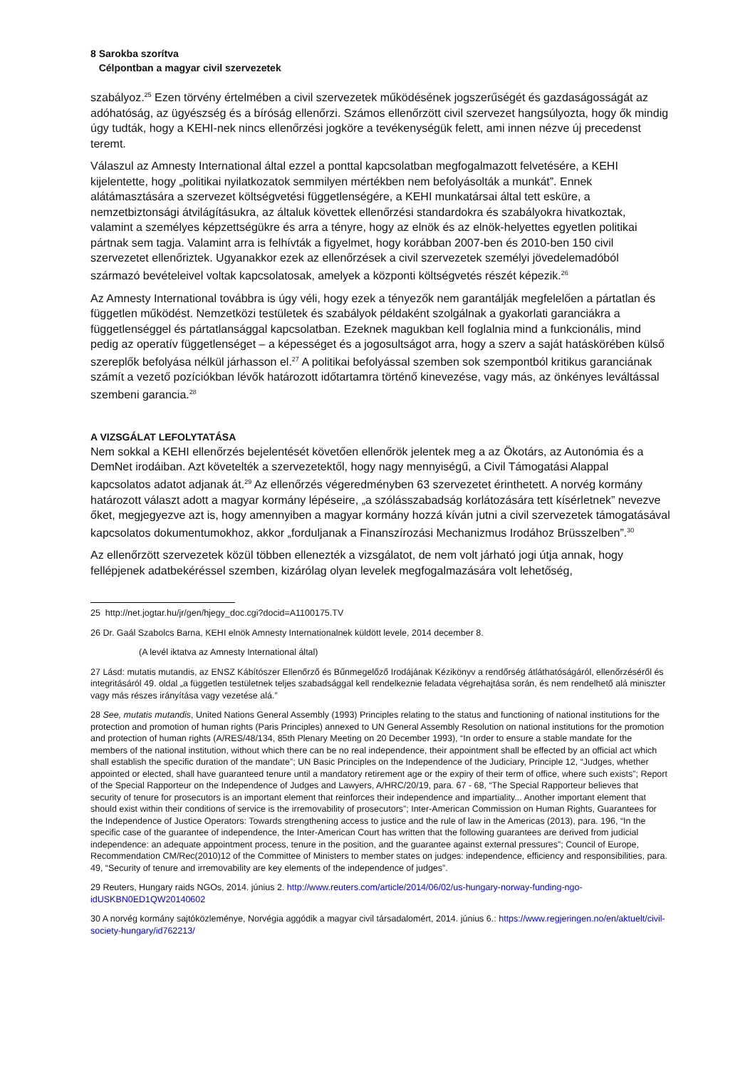8 Sarokba szorítva
Célpontban a magyar civil szervezetek
szabályoz.<sup>25</sup> Ezen törvény értelmében a civil szervezetek működésének jogszerűségét és gazdaságosságát az adóhatóság, az ügyészség és a bíróság ellenőrzi. Számos ellenőrzött civil szervezet hangsúlyozta, hogy ők mindig úgy tudták, hogy a KEHI-nek nincs ellenőrzési jogköre a tevékenységük felett, ami innen nézve új precedenst teremt.
Válaszul az Amnesty International által ezzel a ponttal kapcsolatban megfogalmazott felvetésére, a KEHI kijelentette, hogy „politikai nyilatkozatok semmilyen mértékben nem befolyásolták a munkát”. Ennek alátámasztására a szervezet költségvetési függetlenségére, a KEHI munkatársai által tett esküre, a nemzetbiztonsági átvilágításukra, az általuk követtek ellenőrzési standardokra és szabályokra hivatkoztak, valamint a személyes képzettségükre és arra a tényre, hogy az elnök és az elnök-helyettes egyetlen politikai pártnak sem tagja. Valamint arra is felhívták a figyelmet, hogy korábban 2007-ben és 2010-ben 150 civil szervezetet ellenőriztek. Ugyanakkor ezek az ellenőrzések a civil szervezetek személyi jövedelemadóból származó bevételeivel voltak kapcsolatosak, amelyek a központi költségvetés részét képezik.<sup>26</sup>
Az Amnesty International továbbra is úgy véli, hogy ezek a tényezők nem garantálják megfelelően a pártatlan és független működést. Nemzetközi testületek és szabályok példaként szolgálnak a gyakorlati garanciákra a függetlenséggel és pártatlansággal kapcsolatban. Ezeknek magukban kell foglalnia mind a funkcionális, mind pedig az operatív függetlenséget – a képességet és a jogosultságot arra, hogy a szerv a saját hatáskörében külső szereplők befolyása nélkül járhasson el.<sup>27</sup> A politikai befolyással szemben sok szempontból kritikus garanciának számít a vezető pozíciókban lévők határozott időtartamra történő kinevezése, vagy más, az önkényes leváltással szembeni garancia.<sup>28</sup>
A VIZSGÁLAT LEFOLYTATÁSA
Nem sokkal a KEHI ellenőrzés bejelentését követően ellenőrök jelentek meg a az Ökotárs, az Autonómia és a DemNet irodáiban. Azt követelték a szervezetektől, hogy nagy mennyiségű, a Civil Támogatási Alappal kapcsolatos adatot adjanak át.<sup>29</sup> Az ellenőrzés végeredményben 63 szervezetet érinthetett. A norvég kormány határozott választ adott a magyar kormány lépéseire, „a szólásszabadság korlátozására tett kísérletnek” nevezve őket, megjegyezve azt is, hogy amennyiben a magyar kormány hozzá kíván jutni a civil szervezetek támogatásával kapcsolatos dokumentumokhoz, akkor „forduljanak a Finanszírozási Mechanizmus Irodához Brüsszelben”.<sup>30</sup>
Az ellenőrzött szervezetek közül többen ellenezték a vizsgálatot, de nem volt járható jogi útja annak, hogy fellépjenek adatbekéréssel szemben, kizárólag olyan levelek megfogalmazására volt lehetőség,
25 http://net.jogtar.hu/jr/gen/hjegy_doc.cgi?docid=A1100175.TV
26 Dr. Gaál Szabolcs Barna, KEHI elnök Amnesty Internationalnek küldött levele, 2014 december 8.
(A levél iktatva az Amnesty International által)
27 Lásd: mutatis mutandis, az ENSZ Kábítószer Ellenőrző és Bűnmegelőző Irodájának Kézikönyv a rendőrség átláthatóságáról, ellenőrzéséről és integritásáról 49. oldal „a független testületnek teljes szabadsággal kell rendelkeznie feladata végrehajtása során, és nem rendelhető alá miniszter vagy más részes irányítása vagy vezetése alá.”
28 See, mutatis mutandis, United Nations General Assembly (1993) Principles relating to the status and functioning of national institutions for the protection and promotion of human rights (Paris Principles) annexed to UN General Assembly Resolution on national institutions for the promotion and protection of human rights (A/RES/48/134, 85th Plenary Meeting on 20 December 1993), “In order to ensure a stable mandate for the members of the national institution, without which there can be no real independence, their appointment shall be effected by an official act which shall establish the specific duration of the mandate”; UN Basic Principles on the Independence of the Judiciary, Principle 12, “Judges, whether appointed or elected, shall have guaranteed tenure until a mandatory retirement age or the expiry of their term of office, where such exists”; Report of the Special Rapporteur on the Independence of Judges and Lawyers, A/HRC/20/19, para. 67 - 68, “The Special Rapporteur believes that security of tenure for prosecutors is an important element that reinforces their independence and impartiality... Another important element that should exist within their conditions of service is the irremovability of prosecutors”; Inter-American Commission on Human Rights, Guarantees for the Independence of Justice Operators: Towards strengthening access to justice and the rule of law in the Americas (2013), para. 196, “In the specific case of the guarantee of independence, the Inter-American Court has written that the following guarantees are derived from judicial independence: an adequate appointment process, tenure in the position, and the guarantee against external pressures”; Council of Europe, Recommendation CM/Rec(2010)12 of the Committee of Ministers to member states on judges: independence, efficiency and responsibilities, para. 49, “Security of tenure and irremovability are key elements of the independence of judges”.
29 Reuters, Hungary raids NGOs, 2014. június 2. http://www.reuters.com/article/2014/06/02/us-hungary-norway-funding-ngo-idUSKBN0ED1QW20140602
30 A norvég kormány sajtóközleménye, Norvégia aggódik a magyar civil társadalomért, 2014. június 6.: https://www.regjeringen.no/en/aktuelt/civil-society-hungary/id762213/